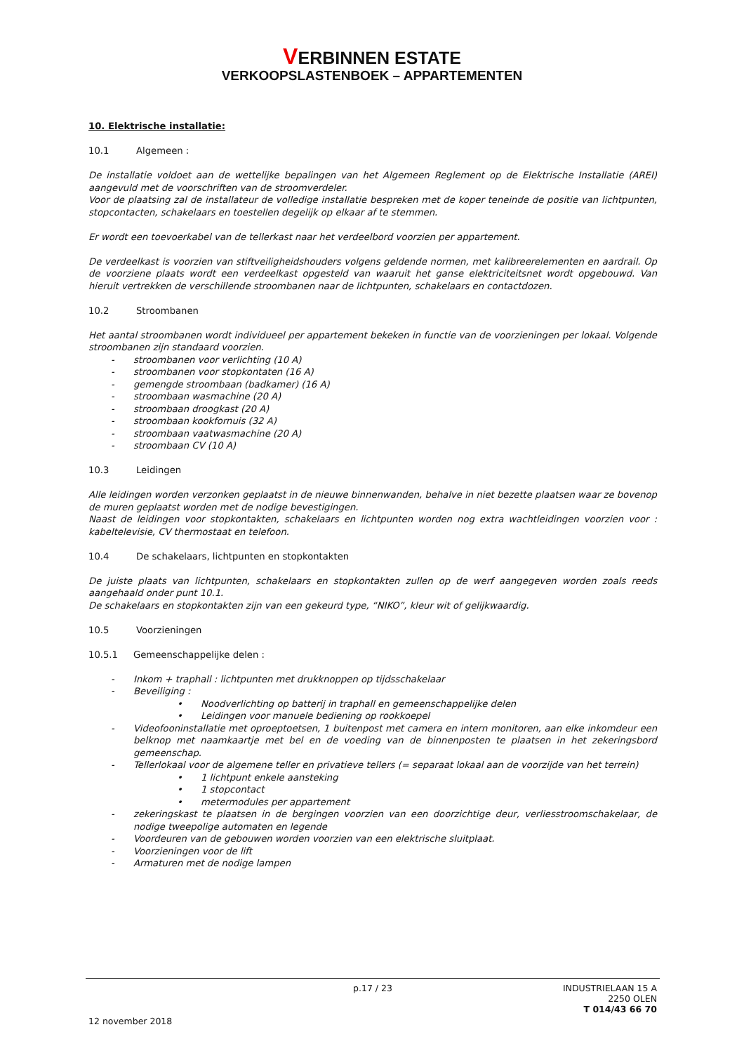VERBINNEN ESTATE
VERKOOPSLASTENBOEK – APPARTEMENTEN
10. Elektrische installatie:
10.1 Algemeen :
De installatie voldoet aan de wettelijke bepalingen van het Algemeen Reglement op de Elektrische Installatie (AREI) aangevuld met de voorschriften van de stroomverdeler.
Voor de plaatsing zal de installateur de volledige installatie bespreken met de koper teneinde de positie van lichtpunten, stopcontacten, schakelaars en toestellen degelijk op elkaar af te stemmen.
Er wordt een toevoerkabel van de tellerkast naar het verdeelbord voorzien per appartement.
De verdeelkast is voorzien van stiftveiligheidshouders volgens geldende normen, met kalibreerelementen en aardrail. Op de voorziene plaats wordt een verdeelkast opgesteld van waaruit het ganse elektriciteitsnet wordt opgebouwd. Van hieruit vertrekken de verschillende stroombanen naar de lichtpunten, schakelaars en contactdozen.
10.2 Stroombanen
Het aantal stroombanen wordt individueel per appartement bekeken in functie van de voorzieningen per lokaal. Volgende stroombanen zijn standaard voorzien.
- stroombanen voor verlichting (10 A)
- stroombanen voor stopkontaten (16 A)
- gemengde stroombaan (badkamer) (16 A)
- stroombaan wasmachine (20 A)
- stroombaan droogkast (20 A)
- stroombaan kookfornuis (32 A)
- stroombaan vaatwasmachine (20 A)
- stroombaan CV (10 A)
10.3 Leidingen
Alle leidingen worden verzonken geplaatst in de nieuwe binnenwanden, behalve in niet bezette plaatsen waar ze bovenop de muren geplaatst worden met de nodige bevestigingen.
Naast de leidingen voor stopkontakten, schakelaars en lichtpunten worden nog extra wachtleidingen voorzien voor : kabeltelevisie, CV thermostaat en telefoon.
10.4 De schakelaars, lichtpunten en stopkontakten
De juiste plaats van lichtpunten, schakelaars en stopkontakten zullen op de werf aangegeven worden zoals reeds aangehaald onder punt 10.1.
De schakelaars en stopkontakten zijn van een gekeurd type, “NIKO”, kleur wit of gelijkwaardig.
10.5 Voorzieningen
10.5.1 Gemeenschappelijke delen :
- Inkom + traphall : lichtpunten met drukknoppen op tijdsschakelaar
- Beveiliging :
• Noodverlichting op batterij in traphall en gemeenschappelijke delen
• Leidingen voor manuele bediening op rookkoepel
- Videofooninstallatie met oproeptoetsen, 1 buitenpost met camera en intern monitoren, aan elke inkomdeur een belknop met naamkaartje met bel en de voeding van de binnenposten te plaatsen in het zekeringsbord gemeenschap.
- Tellerlokaal voor de algemene teller en privatieve tellers (= separaat lokaal aan de voorzijde van het terrein)
• 1 lichtpunt enkele aansteking
• 1 stopcontact
• metermodules per appartement
- zekeringskast te plaatsen in de bergingen voorzien van een doorzichtige deur, verliesstroomschakelaar, de nodige tweepolige automaten en legende
- Voordeuren van de gebouwen worden voorzien van een elektrische sluitplaat.
- Voorzieningen voor de lift
- Armaturen met de nodige lampen
p.17 / 23 INDUSTRIELAAN 15 A
2250 OLEN
T 014/43 66 70
12 november 2018